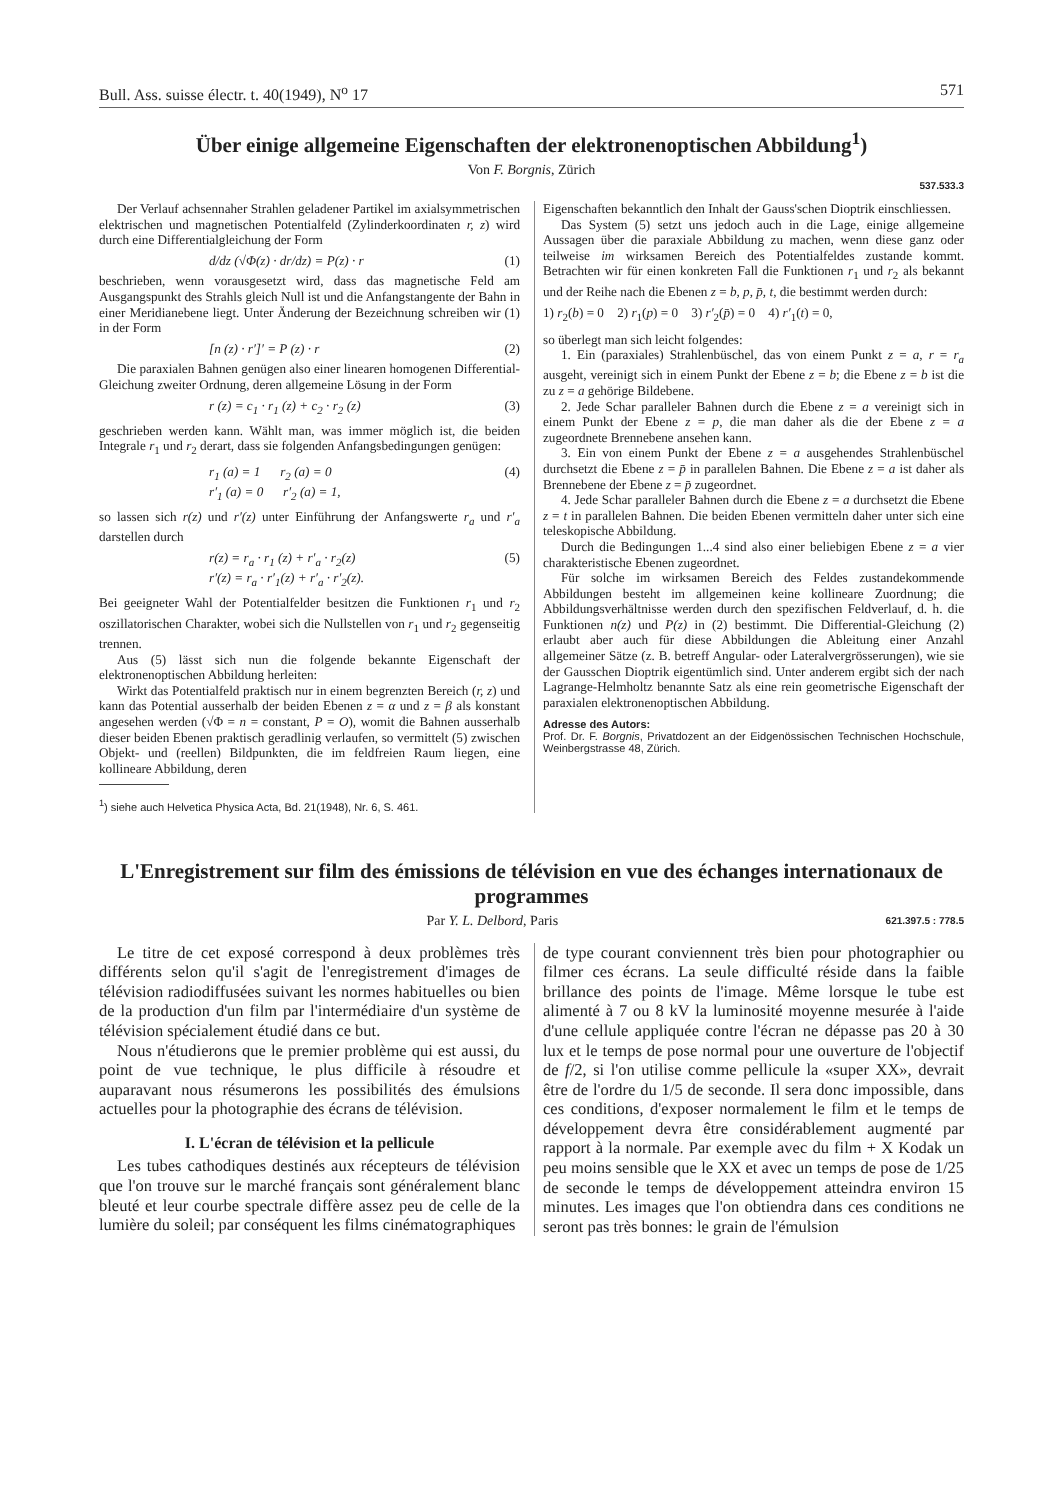Bull. Ass. suisse électr. t. 40(1949), N<sup>o</sup> 17 571
Über einige allgemeine Eigenschaften der elektronenoptischen Abbildung<sup>1</sup>)
Von F. Borgnis, Zürich
537.533.3
Der Verlauf achsennaher Strahlen geladener Partikel im axialsymmetrischen elektrischen und magnetischen Potentialfeld (Zylinderkoordinaten r, z) wird durch eine Differentialgleichung der Form
d/dz (√Φ(z) · dr/dz) = P(z) · r (1)
beschrieben, wenn vorausgesetzt wird, dass das magnetische Feld am Ausgangspunkt des Strahls gleich Null ist und die Anfangstangente der Bahn in einer Meridianebene liegt. Unter Änderung der Bezeichnung schreiben wir (1) in der Form
[n (z) · r′]′ = P (z) · r (2)
Die paraxialen Bahnen genügen also einer linearen homogenen Differential-Gleichung zweiter Ordnung, deren allgemeine Lösung in der Form
r (z) = c<sub>1</sub> · r<sub>1</sub> (z) + c<sub>2</sub> · r<sub>2</sub> (z) (3)
geschrieben werden kann. Wählt man, was immer möglich ist, die beiden Integrale r<sub>1</sub> und r<sub>2</sub> derart, dass sie folgenden Anfangsbedingungen genügen:
r<sub>1</sub> (a) = 1 r<sub>2</sub> (a) = 0
r′<sub>1</sub> (a) = 0 r′<sub>2</sub> (a) = 1, (4)
so lassen sich r(z) und r′(z) unter Einführung der Anfangswerte r<sub>a</sub> und r′<sub>a</sub> darstellen durch
r(z) = r<sub>a</sub> · r<sub>1</sub> (z) + r′<sub>a</sub> · r<sub>2</sub>(z)
r′(z) = r<sub>a</sub> · r′<sub>1</sub>(z) + r′<sub>a</sub> · r′<sub>2</sub>(z). (5)
Bei geeigneter Wahl der Potentialfelder besitzen die Funktionen r<sub>1</sub> und r<sub>2</sub> oszillatorischen Charakter, wobei sich die Nullstellen von r<sub>1</sub> und r<sub>2</sub> gegenseitig trennen.
Aus (5) lässt sich nun die folgende bekannte Eigenschaft der elektronenoptischen Abbildung herleiten:
Wirkt das Potentialfeld praktisch nur in einem begrenzten Bereich (r, z) und kann das Potential ausserhalb der beiden Ebenen z = α und z = β als konstant angesehen werden (√Φ = n = constant, P = O), womit die Bahnen ausserhalb dieser beiden Ebenen praktisch geradlinig verlaufen, so vermittelt (5) zwischen Objekt- und (reellen) Bildpunkten, die im feldfreien Raum liegen, eine kollineare Abbildung, deren
<sup>1</sup>) siehe auch Helvetica Physica Acta, Bd. 21(1948), Nr. 6, S. 461.
Eigenschaften bekanntlich den Inhalt der Gauss'schen Dioptrik einschliessen.
Das System (5) setzt uns jedoch auch in die Lage, einige allgemeine Aussagen über die paraxiale Abbildung zu machen, wenn diese ganz oder teilweise im wirksamen Bereich des Potentialfeldes zustande kommt. Betrachten wir für einen konkreten Fall die Funktionen r<sub>1</sub> und r<sub>2</sub> als bekannt und der Reihe nach die Ebenen z = b, p, p̄, t, die bestimmt werden durch:
1) r<sub>2</sub>(b) = 0 2) r<sub>1</sub>(p) = 0 3) r′<sub>2</sub>(p̄) = 0 4) r′<sub>1</sub>(t) = 0,
so überlegt man sich leicht folgendes:
1. Ein (paraxiales) Strahlenbüschel, das von einem Punkt z = a, r = r<sub>a</sub> ausgeht, vereinigt sich in einem Punkt der Ebene z = b; die Ebene z = b ist die zu z = a gehörige Bildebene.
2. Jede Schar paralleler Bahnen durch die Ebene z = a vereinigt sich in einem Punkt der Ebene z = p, die man daher als die der Ebene z = a zugeordnete Brennebene ansehen kann.
3. Ein von einem Punkt der Ebene z = a ausgehendes Strahlenbüschel durchsetzt die Ebene z = p̄ in parallelen Bahnen. Die Ebene z = a ist daher als Brennebene der Ebene z = p̄ zugeordnet.
4. Jede Schar paralleler Bahnen durch die Ebene z = a durchsetzt die Ebene z = t in parallelen Bahnen. Die beiden Ebenen vermitteln daher unter sich eine teleskopische Abbildung.
Durch die Bedingungen 1...4 sind also einer beliebigen Ebene z = a vier charakteristische Ebenen zugeordnet.
Für solche im wirksamen Bereich des Feldes zustandekommende Abbildungen besteht im allgemeinen keine kollineare Zuordnung; die Abbildungsverhältnisse werden durch den spezifischen Feldverlauf, d. h. die Funktionen n(z) und P(z) in (2) bestimmt. Die Differential-Gleichung (2) erlaubt aber auch für diese Abbildungen die Ableitung einer Anzahl allgemeiner Sätze (z. B. betreff Angular- oder Lateralvergrösserungen), wie sie der Gausschen Dioptrik eigentümlich sind. Unter anderem ergibt sich der nach Lagrange-Helmholtz benannte Satz als eine rein geometrische Eigenschaft der paraxialen elektronenoptischen Abbildung.
Adresse des Autors:
Prof. Dr. F. Borgnis, Privatdozent an der Eidgenössischen Technischen Hochschule, Weinbergstrasse 48, Zürich.
L'Enregistrement sur film des émissions de télévision en vue des échanges internationaux de programmes
Par Y. L. Delbord, Paris 621.397.5 : 778.5
Le titre de cet exposé correspond à deux problèmes très différents selon qu'il s'agit de l'enregistrement d'images de télévision radiodiffusées suivant les normes habituelles ou bien de la production d'un film par l'intermédiaire d'un système de télévision spécialement étudié dans ce but.
Nous n'étudierons que le premier problème qui est aussi, du point de vue technique, le plus difficile à résoudre et auparavant nous résumerons les possibilités des émulsions actuelles pour la photographie des écrans de télévision.
I. L'écran de télévision et la pellicule
Les tubes cathodiques destinés aux récepteurs de télévision que l'on trouve sur le marché français sont généralement blanc bleuté et leur courbe spectrale diffère assez peu de celle de la lumière du soleil; par conséquent les films cinématographiques
de type courant conviennent très bien pour photographier ou filmer ces écrans. La seule difficulté réside dans la faible brillance des points de l'image. Même lorsque le tube est alimenté à 7 ou 8 kV la luminosité moyenne mesurée à l'aide d'une cellule appliquée contre l'écran ne dépasse pas 20 à 30 lux et le temps de pose normal pour une ouverture de l'objectif de f/2, si l'on utilise comme pellicule la «super XX», devrait être de l'ordre du 1/5 de seconde. Il sera donc impossible, dans ces conditions, d'exposer normalement le film et le temps de développement devra être considérablement augmenté par rapport à la normale. Par exemple avec du film + X Kodak un peu moins sensible que le XX et avec un temps de pose de 1/25 de seconde le temps de développement atteindra environ 15 minutes. Les images que l'on obtiendra dans ces conditions ne seront pas très bonnes: le grain de l'émulsion